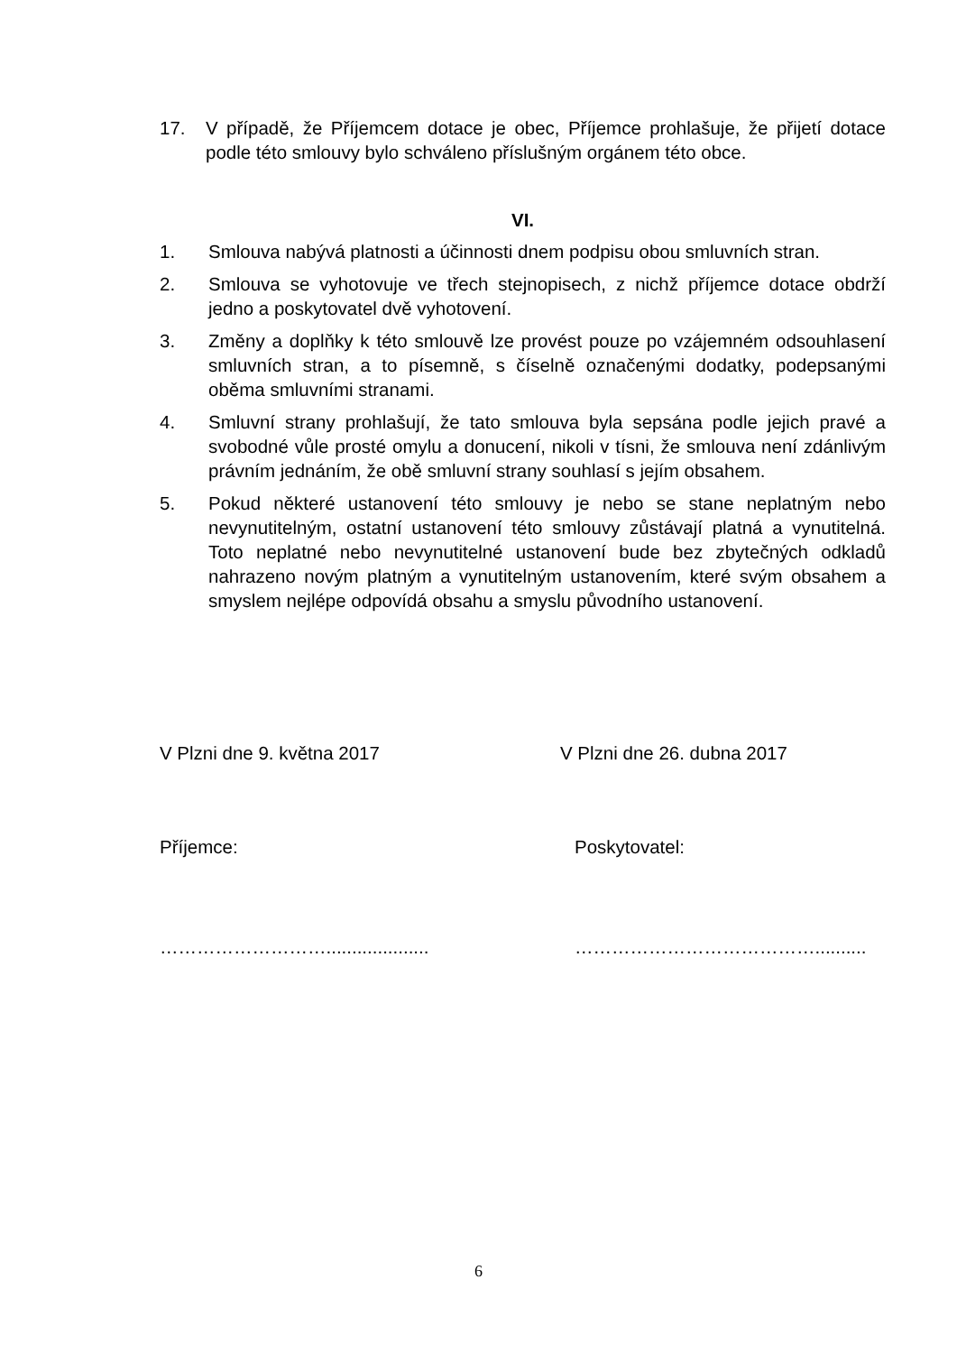17. V případě, že Příjemcem dotace je obec, Příjemce prohlašuje, že přijetí dotace podle této smlouvy bylo schváleno příslušným orgánem této obce.
VI.
1. Smlouva nabývá platnosti a účinnosti dnem podpisu obou smluvních stran.
2. Smlouva se vyhotovuje ve třech stejnopisech, z nichž příjemce dotace obdrží jedno a poskytovatel dvě vyhotovení.
3. Změny a doplňky k této smlouvě lze provést pouze po vzájemném odsouhlasení smluvních stran, a to písemně, s číselně označenými dodatky, podepsanými oběma smluvními stranami.
4. Smluvní strany prohlašují, že tato smlouva byla sepsána podle jejich pravé a svobodné vůle prosté omylu a donucení, nikoli v tísni, že smlouva není zdánlivým právním jednáním, že obě smluvní strany souhlasí s jejím obsahem.
5. Pokud některé ustanovení této smlouvy je nebo se stane neplatným nebo nevynutitelným, ostatní ustanovení této smlouvy zůstávají platná a vynutitelná. Toto neplatné nebo nevynutitelné ustanovení bude bez zbytečných odkladů nahrazeno novým platným a vynutitelným ustanovením, které svým obsahem a smyslem nejlépe odpovídá obsahu a smyslu původního ustanovení.
V Plzni dne 9. května 2017 V Plzni dne 26. dubna 2017
Příjemce: Poskytovatel:
……………………….................... …………………………………..........
6